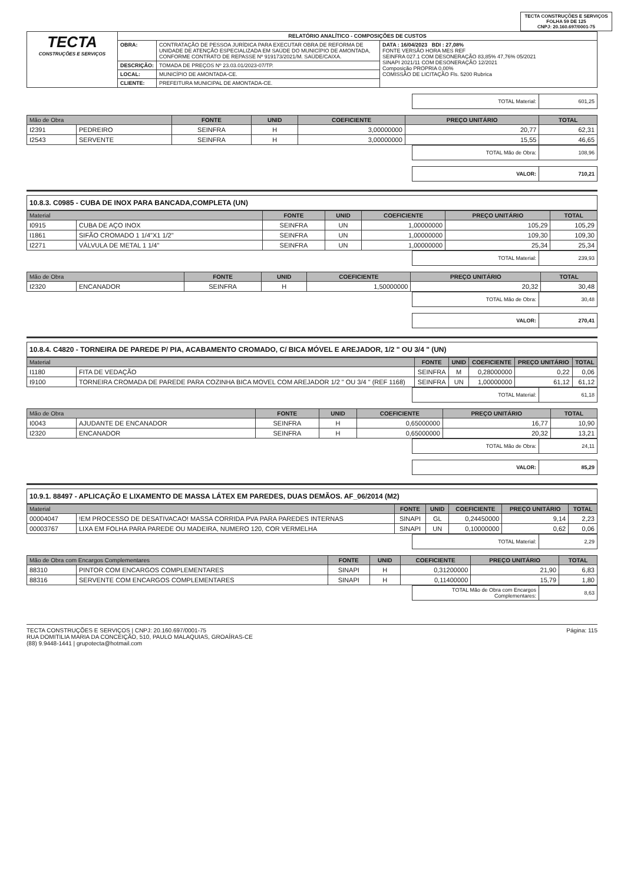TECTA CONSTRUÇÕES E SERVIÇOS
FOLHA 59 DE 125
CNPJ: 20.160.697/0001-75
| TECTA CONSTRUÇÕES E SERVIÇOS | RELATÓRIO ANALÍTICO - COMPOSIÇÕES DE CUSTOS | | |
| | OBRA: | CONTRATAÇÃO DE PESSOA JURÍDICA PARA EXECUTAR OBRA DE REFORMA DE UNIDADE DE ATENÇÃO ESPECIALIZADA EM SAÚDE DO MUNICÍPIO DE AMONTADA, CONFORME CONTRATO DE REPASSE Nº 919173/2021/M. SAÚDE/CAIXA. | DATA : 16/04/2023 BDI : 27,08% FONTE VERSÃO HORA MES REF SEINFRA 027.1 COM DESONERAÇÃO 83,85% 47,76% 05/2021 SINAPI 2021/11 COM DESONERAÇÃO 12/2021 Composição PROPRIA 0,00% COMISSÃO DE LICITAÇÃO Fls. 5200 Rubrica |
| | DESCRIÇÃO: | TOMADA DE PREÇOS Nº 23.03.01/2023-07/TP. | |
| | LOCAL: | MUNICÍPIO DE AMONTADA-CE. | |
| | CLIENTE: | PREFEITURA MUNICIPAL DE AMONTADA-CE. | |
| TOTAL Material: | 601,25 |
| Mão de Obra | | FONTE | UNID | COEFICIENTE | PREÇO UNITÁRIO | TOTAL |
| --- | --- | --- | --- | --- | --- | --- |
| I2391 | PEDREIRO | SEINFRA | H | 3,00000000 | 20,77 | 62,31 |
| I2543 | SERVENTE | SEINFRA | H | 3,00000000 | 15,55 | 46,65 |
| TOTAL Mão de Obra: | 108,96 |
| VALOR: | 710,21 |
10.8.3. C0985 - CUBA DE INOX PARA BANCADA,COMPLETA (UN)
| Material | | FONTE | UNID | COEFICIENTE | PREÇO UNITÁRIO | TOTAL |
| --- | --- | --- | --- | --- | --- | --- |
| I0915 | CUBA DE AÇO INOX | SEINFRA | UN | 1,00000000 | 105,29 | 105,29 |
| I1861 | SIFÃO CROMADO 1 1/4"X1 1/2" | SEINFRA | UN | 1,00000000 | 109,30 | 109,30 |
| I2271 | VÁLVULA DE METAL 1 1/4" | SEINFRA | UN | 1,00000000 | 25,34 | 25,34 |
| TOTAL Material: | 239,93 |
| Mão de Obra | | FONTE | UNID | COEFICIENTE | PREÇO UNITÁRIO | TOTAL |
| --- | --- | --- | --- | --- | --- | --- |
| I2320 | ENCANADOR | SEINFRA | H | 1,50000000 | 20,32 | 30,48 |
| TOTAL Mão de Obra: | 30,48 |
| VALOR: | 270,41 |
10.8.4. C4820 - TORNEIRA DE PAREDE P/ PIA, ACABAMENTO CROMADO, C/ BICA MÓVEL E AREJADOR, 1/2 " OU 3/4 " (UN)
| Material | | FONTE | UNID | COEFICIENTE | PREÇO UNITÁRIO | TOTAL |
| --- | --- | --- | --- | --- | --- | --- |
| I1180 | FITA DE VEDAÇÃO | SEINFRA | M | 0,28000000 | 0,22 | 0,06 |
| I9100 | TORNEIRA CROMADA DE PAREDE PARA COZINHA BICA MOVEL COM AREJADOR 1/2 " OU 3/4 " (REF 1168) | SEINFRA | UN | 1,00000000 | 61,12 | 61,12 |
| TOTAL Material: | 61,18 |
| Mão de Obra | | FONTE | UNID | COEFICIENTE | PREÇO UNITÁRIO | TOTAL |
| --- | --- | --- | --- | --- | --- | --- |
| I0043 | AJUDANTE DE ENCANADOR | SEINFRA | H | 0,65000000 | 16,77 | 10,90 |
| I2320 | ENCANADOR | SEINFRA | H | 0,65000000 | 20,32 | 13,21 |
| TOTAL Mão de Obra: | 24,11 |
| VALOR: | 85,29 |
10.9.1. 88497 - APLICAÇÃO E LIXAMENTO DE MASSA LÁTEX EM PAREDES, DUAS DEMÃOS. AF_06/2014 (M2)
| Material | | FONTE | UNID | COEFICIENTE | PREÇO UNITÁRIO | TOTAL |
| --- | --- | --- | --- | --- | --- | --- |
| 00004047 | !EM PROCESSO DE DESATIVACAO! MASSA CORRIDA PVA PARA PAREDES INTERNAS | SINAPI | GL | 0,24450000 | 9,14 | 2,23 |
| 00003767 | LIXA EM FOLHA PARA PAREDE OU MADEIRA, NUMERO 120, COR VERMELHA | SINAPI | UN | 0,10000000 | 0,62 | 0,06 |
| TOTAL Material: | 2,29 |
| Mão de Obra com Encargos Complementares | | FONTE | UNID | COEFICIENTE | PREÇO UNITÁRIO | TOTAL |
| --- | --- | --- | --- | --- | --- | --- |
| 88310 | PINTOR COM ENCARGOS COMPLEMENTARES | SINAPI | H | 0,31200000 | 21,90 | 6,83 |
| 88316 | SERVENTE COM ENCARGOS COMPLEMENTARES | SINAPI | H | 0,11400000 | 15,79 | 1,80 |
| TOTAL Mão de Obra com Encargos Complementares: | 8,63 |
TECTA CONSTRUÇÕES E SERVIÇOS | CNPJ: 20.160.697/0001-75
RUA DOMITILIA MARIA DA CONCEIÇÃO, 510, PAULO MALAQUIAS, GROAÍRAS-CE
(88) 9.9448-1441 | grupotecta@hotmail.com
Página: 115